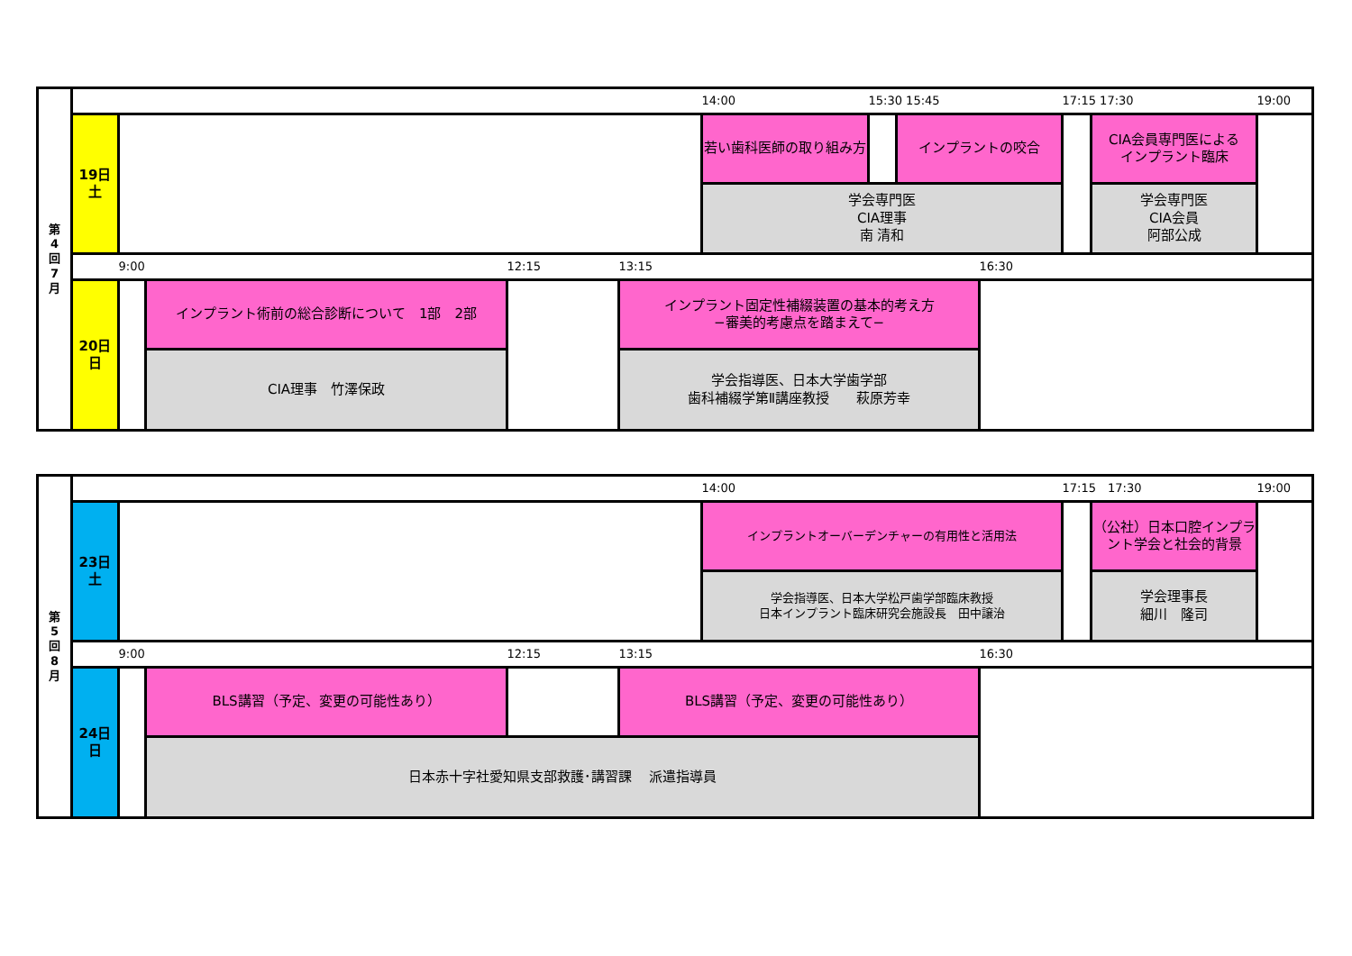| 第 4 回 7 月 | | | | | | 14:00 | 15:30 15:45 | | | 17:15 17:30 | | 19:00 |
| | 19日 土 | | | | | 若い歯科医師の取り組み方 | | インプラントの咬合 | | | CIA会員専門医による インプラント臨床 | |
| | | | | | | 学会専門医 CIA理事 南 清和 | | | | | 学会専門医 CIA会員 阿部公成 | |
| | | 9:00 | | 12:15 | 13:15 | | | | 16:30 | | | |
| | 20日 日 | | インプラント術前の総合診断について 1部 2部 | | インプラント固定性補綴装置の基本的考え方 −審美的考慮点を踏まえて− | | | | | | | |
| | | | CIA理事 竹澤保政 | | 学会指導医、日本大学歯学部 歯科補綴学第Ⅱ講座教授 萩原芳幸 | | | | | | | |
| 第 5 回 8 月 | | | | | | 14:00 | | | | 17:15 17:30 | | 19:00 |
| | 23日 土 | | | | | インプラントオーバーデンチャーの有用性と活用法 | | | | | （公社）日本口腔インプラント学会と社会的背景 | |
| | | | | | | 学会指導医、日本大学松戸歯学部臨床教授 日本インプラント臨床研究会施設長 田中譲治 | | | | | 学会理事長 細川 隆司 | |
| | | 9:00 | | 12:15 | 13:15 | | | | 16:30 | | | |
| | 24日 日 | | BLS講習（予定、変更の可能性あり） | | BLS講習（予定、変更の可能性あり） | | | | | | | |
| | | | 日本赤十字社愛知県支部救護･講習課 派遣指導員 | | | | | | | | | |